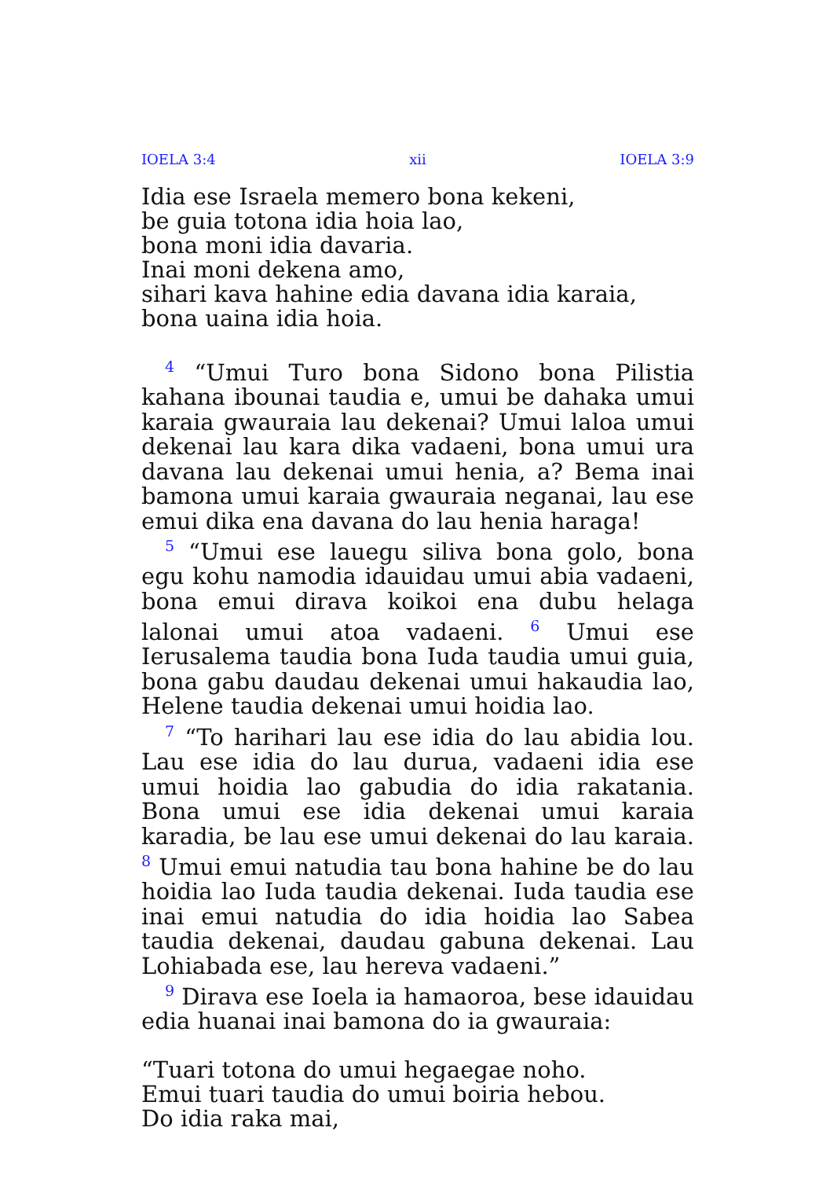IOELA 3:4 xii IOELA 3:9
Idia ese Israela memero bona kekeni,
be guia totona idia hoia lao,
bona moni idia davaria.
Inai moni dekena amo,
sihari kava hahine edia davana idia karaia,
bona uaina idia hoia.
<sup>4</sup> “Umui Turo bona Sidono bona Pilistia kahana ibounai taudia e, umui be dahaka umui karaia gwauraia lau dekenai? Umui laloa umui dekenai lau kara dika vadaeni, bona umui ura davana lau dekenai umui henia, a? Bema inai bamona umui karaia gwauraia neganai, lau ese emui dika ena davana do lau henia haraga!
<sup>5</sup> “Umui ese lauegu siliva bona golo, bona egu kohu namodia idauidau umui abia vadaeni, bona emui dirava koikoi ena dubu helaga lalonai umui atoa vadaeni. <sup>6</sup> Umui ese Ierusalema taudia bona Iuda taudia umui guia, bona gabu daudau dekenai umui hakaudia lao, Helene taudia dekenai umui hoidia lao.
<sup>7</sup> “To harihari lau ese idia do lau abidia lou. Lau ese idia do lau durua, vadaeni idia ese umui hoidia lao gabudia do idia rakatania. Bona umui ese idia dekenai umui karaia karadia, be lau ese umui dekenai do lau karaia. <sup>8</sup> Umui emui natudia tau bona hahine be do lau hoidia lao Iuda taudia dekenai. Iuda taudia ese inai emui natudia do idia hoidia lao Sabea taudia dekenai, daudau gabuna dekenai. Lau Lohiabada ese, lau hereva vadaeni.”
<sup>9</sup> Dirava ese Ioela ia hamaoroa, bese idauidau edia huanai inai bamona do ia gwauraia:
“Tuari totona do umui hegaegae noho.
Emui tuari taudia do umui boiria hebou.
Do idia raka mai,